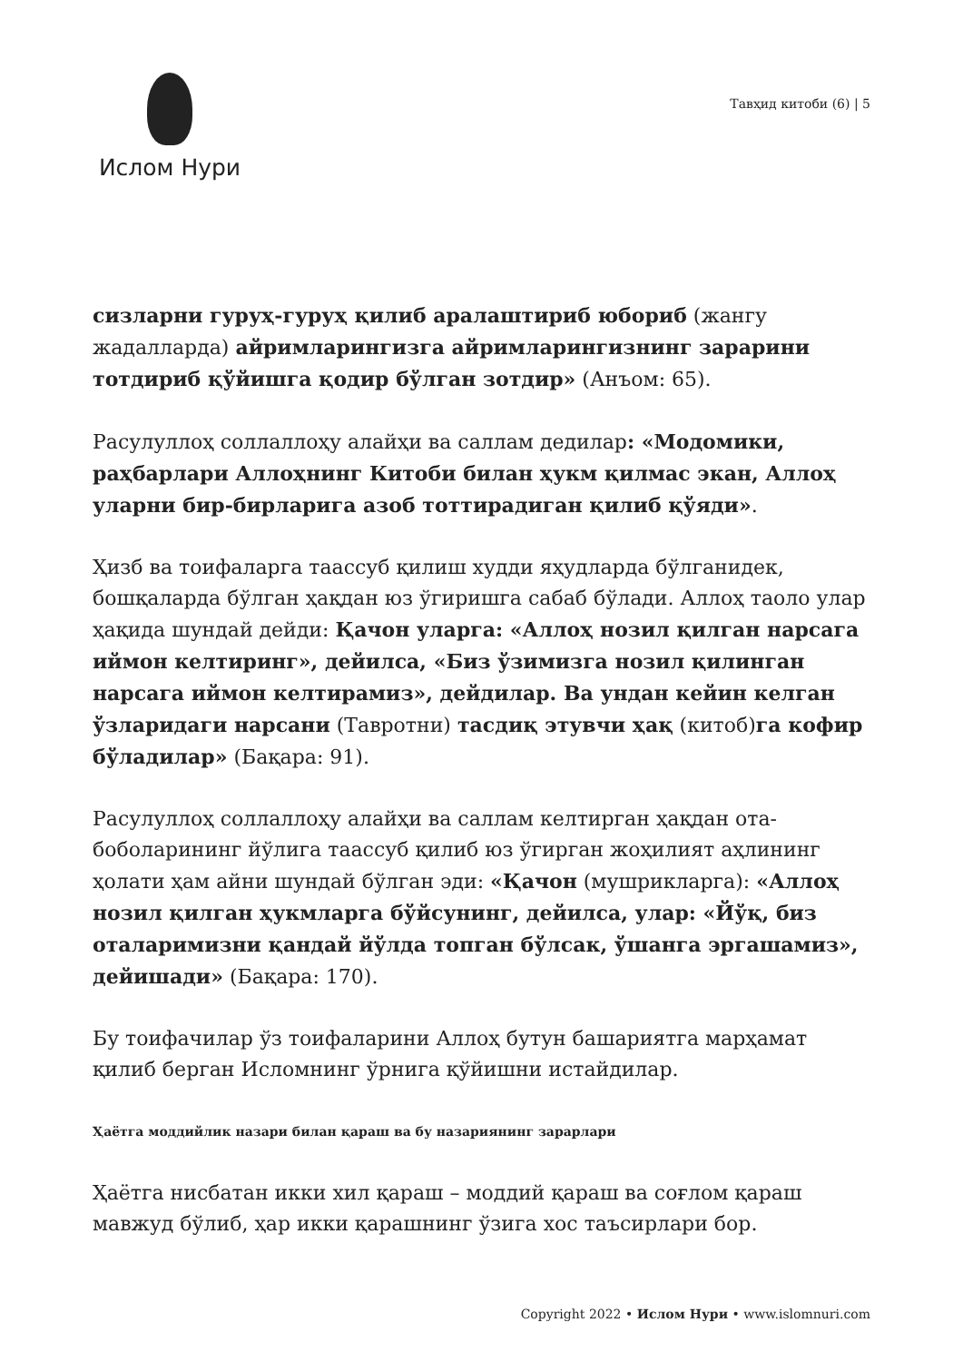Ислом Нури
Тавҳид китоби (6) | 5
сизларни гуруҳ-гуруҳ қилиб аралаштириб юбориб (жангу жадалларда) айримларингизга айримларингизнинг зарарини тотдириб қўйишга қодир бўлган зотдир» (Анъом: 65).
Расулуллоҳ соллаллоҳу алайҳи ва саллам дедилар: «Модомики, раҳбарлари Аллоҳнинг Китоби билан ҳукм қилмас экан, Аллоҳ уларни бир-бирларига азоб тоттирадиган қилиб қўяди».
Ҳизб ва тоифаларга таассуб қилиш худди яҳудларда бўлганидек, бошқаларда бўлган ҳақдан юз ўгиришга сабаб бўлади. Аллоҳ таоло улар ҳақида шундай дейди: Қачон уларга: «Аллоҳ нозил қилган нарсага иймон келтиринг», дейилса, «Биз ўзимизга нозил қилинган нарсага иймон келтирамиз», дейдилар. Ва ундан кейин келган ўзларидаги нарсани (Тавротни) тасдиқ этувчи ҳақ (китоб)га кофир бўладилар» (Бақара: 91).
Расулуллоҳ соллаллоҳу алайҳи ва саллам келтирган ҳақдан ота-боболарининг йўлига таассуб қилиб юз ўгирган жоҳилият аҳлининг ҳолати ҳам айни шундай бўлган эди: «Қачон (мушрикларга): «Аллоҳ нозил қилган ҳукмларга бўйсунинг, дейилса, улар: «Йўқ, биз оталаримизни қандай йўлда топган бўлсак, ўшанга эргашамиз», дейишади» (Бақара: 170).
Бу тоифачилар ўз тоифаларини Аллоҳ бутун башариятга марҳамат қилиб берган Исломнинг ўрнига қўйишни истайдилар.
Ҳаётга моддийлик назари билан қараш ва бу назариянинг зарарлари
Ҳаётга нисбатан икки хил қараш – моддий қараш ва соғлом қараш мавжуд бўлиб, ҳар икки қарашнинг ўзига хос таъсирлари бор.
Copyright 2022 • Ислом Нури • www.islomnuri.com